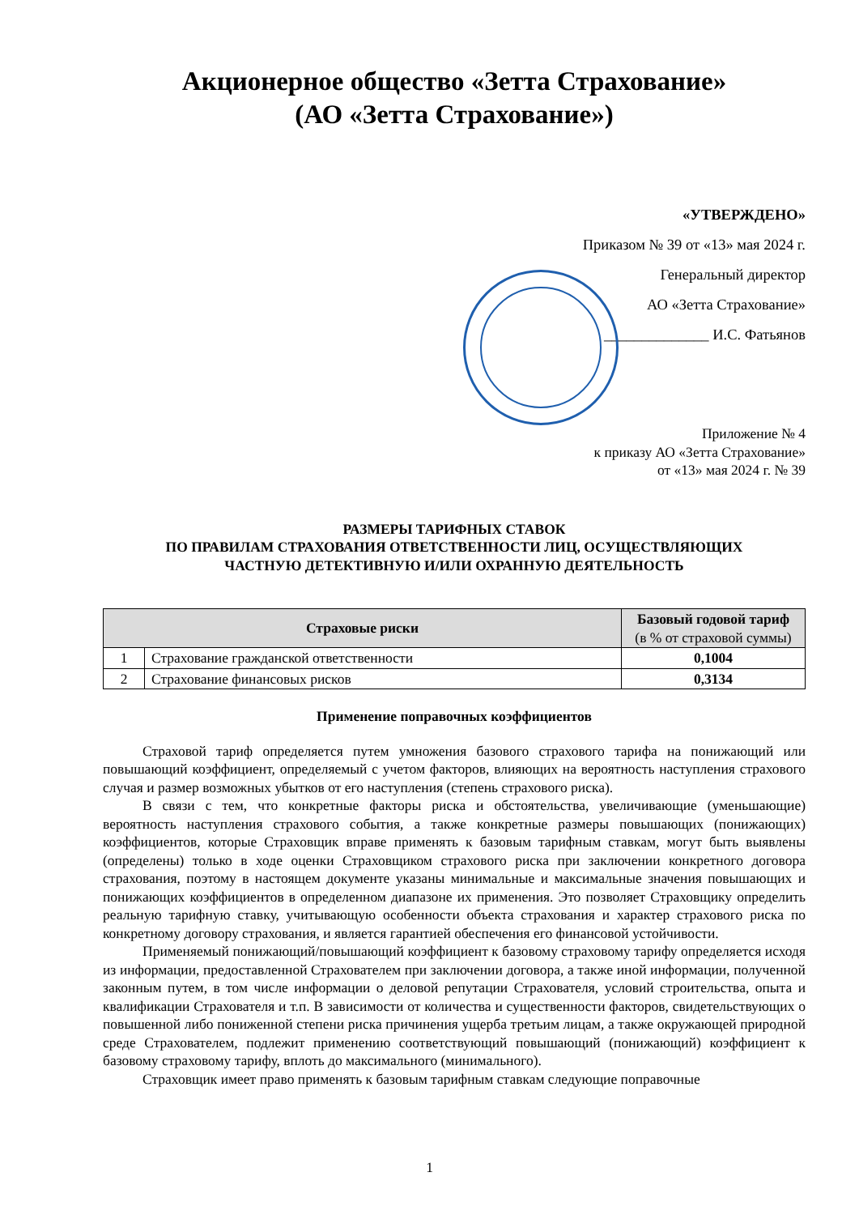Акционерное общество «Зетта Страхование»
(АО «Зетта Страхование»)
«УТВЕРЖДЕНО»
Приказом № 39 от «13» мая 2024 г.
Генеральный директор
АО «Зетта Страхование»
______________ И.С. Фатьянов
Приложение № 4
к приказу АО «Зетта Страхование»
от «13» мая 2024 г. № 39
РАЗМЕРЫ ТАРИФНЫХ СТАВОК
ПО ПРАВИЛАМ СТРАХОВАНИЯ ОТВЕТСТВЕННОСТИ ЛИЦ, ОСУЩЕСТВЛЯЮЩИХ
ЧАСТНУЮ ДЕТЕКТИВНУЮ И/ИЛИ ОХРАННУЮ ДЕЯТЕЛЬНОСТЬ
| Страховые риски | | Базовый годовой тариф (в % от страховой суммы) |
| --- | --- | --- |
| 1 | Страхование гражданской ответственности | 0,1004 |
| 2 | Страхование финансовых рисков | 0,3134 |
Применение поправочных коэффициентов
Страховой тариф определяется путем умножения базового страхового тарифа на понижающий или повышающий коэффициент, определяемый с учетом факторов, влияющих на вероятность наступления страхового случая и размер возможных убытков от его наступления (степень страхового риска).
В связи с тем, что конкретные факторы риска и обстоятельства, увеличивающие (уменьшающие) вероятность наступления страхового события, а также конкретные размеры повышающих (понижающих) коэффициентов, которые Страховщик вправе применять к базовым тарифным ставкам, могут быть выявлены (определены) только в ходе оценки Страховщиком страхового риска при заключении конкретного договора страхования, поэтому в настоящем документе указаны минимальные и максимальные значения повышающих и понижающих коэффициентов в определенном диапазоне их применения. Это позволяет Страховщику определить реальную тарифную ставку, учитывающую особенности объекта страхования и характер страхового риска по конкретному договору страхования, и является гарантией обеспечения его финансовой устойчивости.
Применяемый понижающий/повышающий коэффициент к базовому страховому тарифу определяется исходя из информации, предоставленной Страхователем при заключении договора, а также иной информации, полученной законным путем, в том числе информации о деловой репутации Страхователя, условий строительства, опыта и квалификации Страхователя и т.п. В зависимости от количества и существенности факторов, свидетельствующих о повышенной либо пониженной степени риска причинения ущерба третьим лицам, а также окружающей природной среде Страхователем, подлежит применению соответствующий повышающий (понижающий) коэффициент к базовому страховому тарифу, вплоть до максимального (минимального).
Страховщик имеет право применять к базовым тарифным ставкам следующие поправочные
1